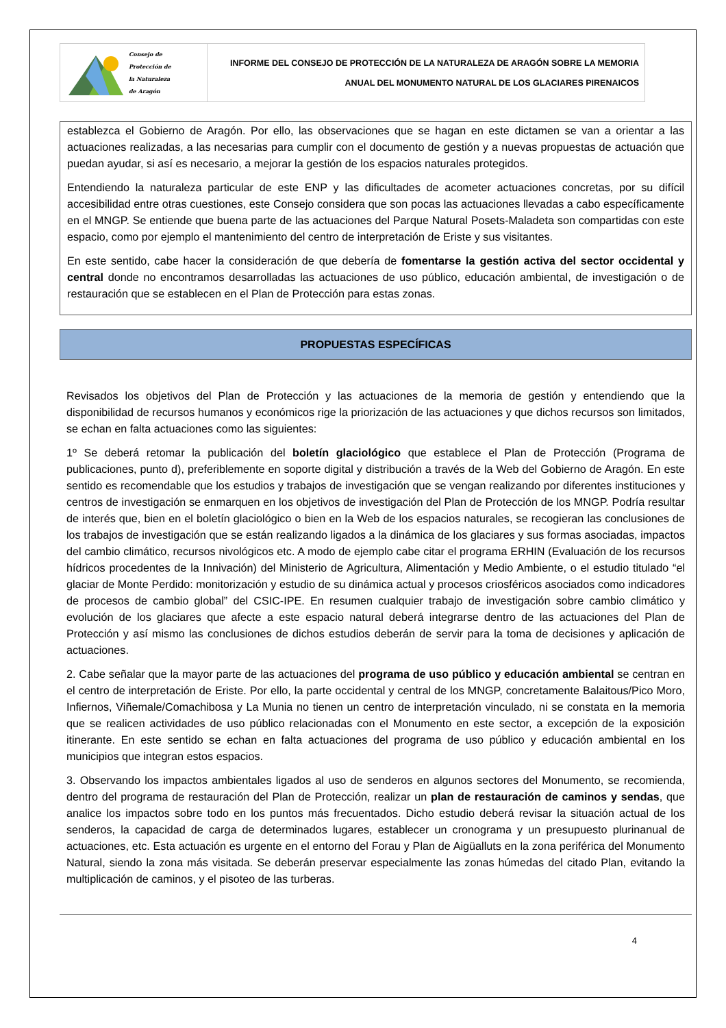Consejo de
Protección de
la Naturaleza
de Aragón
INFORME DEL CONSEJO DE PROTECCIÓN DE LA NATURALEZA DE ARAGÓN SOBRE LA MEMORIA
ANUAL DEL MONUMENTO NATURAL DE LOS GLACIARES PIRENAICOS
establezca el Gobierno de Aragón. Por ello, las observaciones que se hagan en este dictamen se van a orientar a las actuaciones realizadas, a las necesarias para cumplir con el documento de gestión y a nuevas propuestas de actuación que puedan ayudar, si así es necesario, a mejorar la gestión de los espacios naturales protegidos.
Entendiendo la naturaleza particular de este ENP y las dificultades de acometer actuaciones concretas, por su difícil accesibilidad entre otras cuestiones, este Consejo considera que son pocas las actuaciones llevadas a cabo específicamente en el MNGP. Se entiende que buena parte de las actuaciones del Parque Natural Posets-Maladeta son compartidas con este espacio, como por ejemplo el mantenimiento del centro de interpretación de Eriste y sus visitantes.
En este sentido, cabe hacer la consideración de que debería de fomentarse la gestión activa del sector occidental y central donde no encontramos desarrolladas las actuaciones de uso público, educación ambiental, de investigación o de restauración que se establecen en el Plan de Protección para estas zonas.
PROPUESTAS ESPECÍFICAS
Revisados los objetivos del Plan de Protección y las actuaciones de la memoria de gestión y entendiendo que la disponibilidad de recursos humanos y económicos rige la priorización de las actuaciones y que dichos recursos son limitados, se echan en falta actuaciones como las siguientes:
1º Se deberá retomar la publicación del boletín glaciológico que establece el Plan de Protección (Programa de publicaciones, punto d), preferiblemente en soporte digital y distribución a través de la Web del Gobierno de Aragón. En este sentido es recomendable que los estudios y trabajos de investigación que se vengan realizando por diferentes instituciones y centros de investigación se enmarquen en los objetivos de investigación del Plan de Protección de los MNGP. Podría resultar de interés que, bien en el boletín glaciológico o bien en la Web de los espacios naturales, se recogieran las conclusiones de los trabajos de investigación que se están realizando ligados a la dinámica de los glaciares y sus formas asociadas, impactos del cambio climático, recursos nivológicos etc. A modo de ejemplo cabe citar el programa ERHIN (Evaluación de los recursos hídricos procedentes de la Innivación) del Ministerio de Agricultura, Alimentación y Medio Ambiente, o el estudio titulado “el glaciar de Monte Perdido: monitorización y estudio de su dinámica actual y procesos criosféricos asociados como indicadores de procesos de cambio global” del CSIC-IPE. En resumen cualquier trabajo de investigación sobre cambio climático y evolución de los glaciares que afecte a este espacio natural deberá integrarse dentro de las actuaciones del Plan de Protección y así mismo las conclusiones de dichos estudios deberán de servir para la toma de decisiones y aplicación de actuaciones.
2. Cabe señalar que la mayor parte de las actuaciones del programa de uso público y educación ambiental se centran en el centro de interpretación de Eriste. Por ello, la parte occidental y central de los MNGP, concretamente Balaitous/Pico Moro, Infiernos, Viñemale/Comachibosa y La Munia no tienen un centro de interpretación vinculado, ni se constata en la memoria que se realicen actividades de uso público relacionadas con el Monumento en este sector, a excepción de la exposición itinerante. En este sentido se echan en falta actuaciones del programa de uso público y educación ambiental en los municipios que integran estos espacios.
3. Observando los impactos ambientales ligados al uso de senderos en algunos sectores del Monumento, se recomienda, dentro del programa de restauración del Plan de Protección, realizar un plan de restauración de caminos y sendas, que analice los impactos sobre todo en los puntos más frecuentados. Dicho estudio deberá revisar la situación actual de los senderos, la capacidad de carga de determinados lugares, establecer un cronograma y un presupuesto plurinanual de actuaciones, etc. Esta actuación es urgente en el entorno del Forau y Plan de Aigüalluts en la zona periférica del Monumento Natural, siendo la zona más visitada. Se deberán preservar especialmente las zonas húmedas del citado Plan, evitando la multiplicación de caminos, y el pisoteo de las turberas.
4